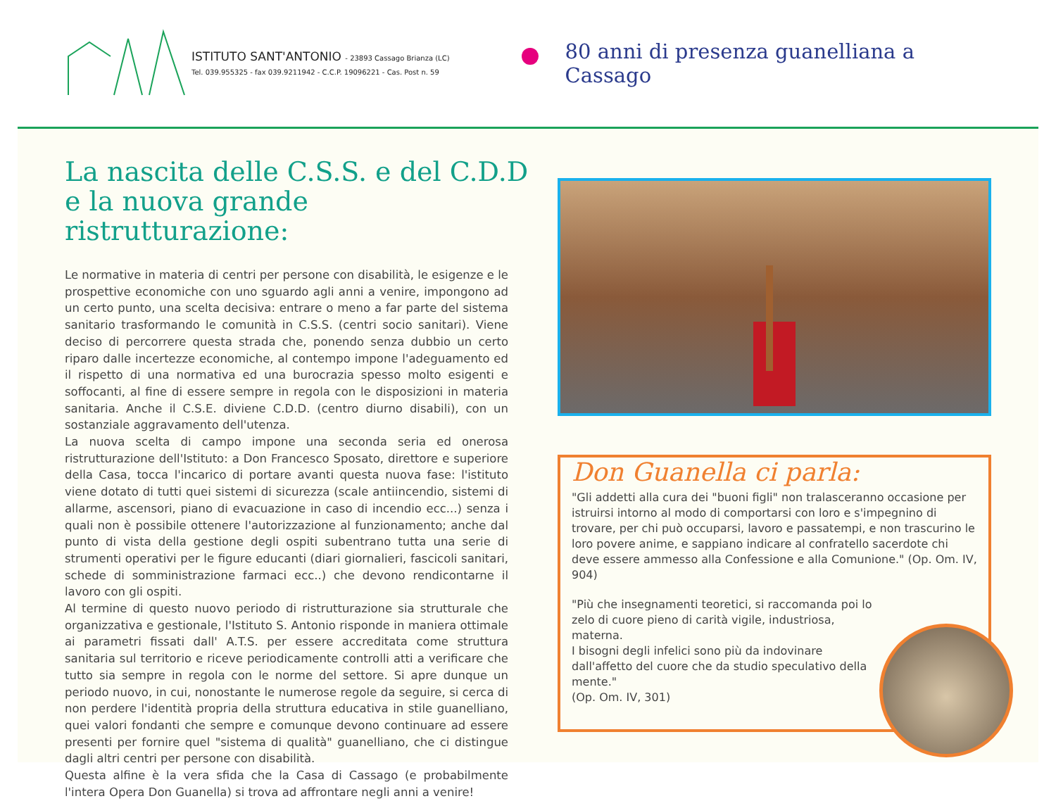ISTITUTO SANT'ANTONIO - 23893 Cassago Brianza (LC)
Tel. 039.955325 - fax 039.9211942 - C.C.P. 19096221 - Cas. Post n. 59
80 anni di presenza guanelliana a Cassago
La nascita delle C.S.S. e del C.D.D e la nuova grande ristrutturazione:
Le normative in materia di centri per persone con disabilità, le esigenze e le prospettive economiche con uno sguardo agli anni a venire, impongono ad un certo punto, una scelta decisiva: entrare o meno a far parte del sistema sanitario trasformando le comunità in C.S.S. (centri socio sanitari). Viene deciso di percorrere questa strada che, ponendo senza dubbio un certo riparo dalle incertezze economiche, al contempo impone l'adeguamento ed il rispetto di una normativa ed una burocrazia spesso molto esigenti e soffocanti, al fine di essere sempre in regola con le disposizioni in materia sanitaria. Anche il C.S.E. diviene C.D.D. (centro diurno disabili), con un sostanziale aggravamento dell'utenza.
La nuova scelta di campo impone una seconda seria ed onerosa ristrutturazione dell'Istituto: a Don Francesco Sposato, direttore e superiore della Casa, tocca l'incarico di portare avanti questa nuova fase: l'istituto viene dotato di tutti quei sistemi di sicurezza (scale antiincendio, sistemi di allarme, ascensori, piano di evacuazione in caso di incendio ecc...) senza i quali non è possibile ottenere l'autorizzazione al funzionamento; anche dal punto di vista della gestione degli ospiti subentrano tutta una serie di strumenti operativi per le figure educanti (diari giornalieri, fascicoli sanitari, schede di somministrazione farmaci ecc..) che devono rendicontarne il lavoro con gli ospiti.
Al termine di questo nuovo periodo di ristrutturazione sia strutturale che organizzativa e gestionale, l'Istituto S. Antonio risponde in maniera ottimale ai parametri fissati dall' A.T.S. per essere accreditata come struttura sanitaria sul territorio e riceve periodicamente controlli atti a verificare che tutto sia sempre in regola con le norme del settore. Si apre dunque un periodo nuovo, in cui, nonostante le numerose regole da seguire, si cerca di non perdere l'identità propria della struttura educativa in stile guanelliano, quei valori fondanti che sempre e comunque devono continuare ad essere presenti per fornire quel "sistema di qualità" guanelliano, che ci distingue dagli altri centri per persone con disabilità.
Questa alfine è la vera sfida che la Casa di Cassago (e probabilmente l'intera Opera Don Guanella) si trova ad affrontare negli anni a venire!
Don Guanella ci parla:
"Gli addetti alla cura dei "buoni figli" non tralasceranno occasione per istruirsi intorno al modo di comportarsi con loro e s'impegnino di trovare, per chi può occuparsi, lavoro e passatempi, e non trascurino le loro povere anime, e sappiano indicare al confratello sacerdote chi deve essere ammesso alla Confessione e alla Comunione." (Op. Om. IV, 904)
"Più che insegnamenti teoretici, si raccomanda poi lo zelo di cuore pieno di carità vigile, industriosa, materna.
I bisogni degli infelici sono più da indovinare dall'affetto del cuore che da studio speculativo della mente."
(Op. Om. IV, 301)